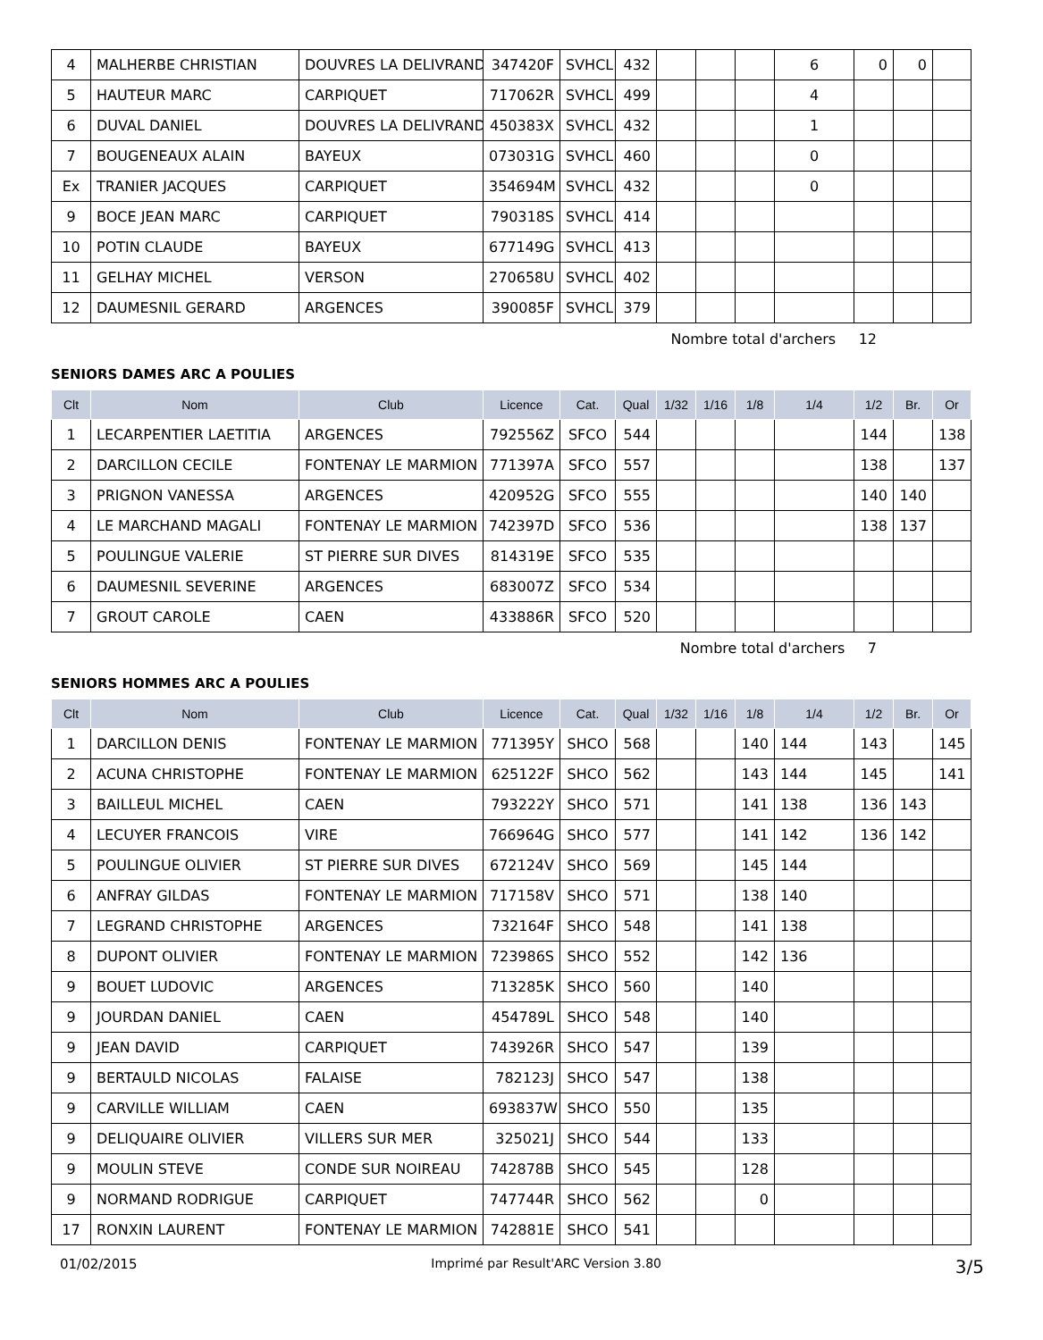| 4 | MALHERBE CHRISTIAN | DOUVRES LA DELIVRAND | 347420F | SVHCL | 432 | | | | 6 | 0 | 0 | |
| 5 | HAUTEUR MARC | CARPIQUET | 717062R | SVHCL | 499 | | | | 4 | | | |
| 6 | DUVAL DANIEL | DOUVRES LA DELIVRAND | 450383X | SVHCL | 432 | | | | 1 | | | |
| 7 | BOUGENEAUX ALAIN | BAYEUX | 073031G | SVHCL | 460 | | | | 0 | | | |
| Ex | TRANIER JACQUES | CARPIQUET | 354694M | SVHCL | 432 | | | | 0 | | | |
| 9 | BOCE JEAN MARC | CARPIQUET | 790318S | SVHCL | 414 | | | | | | | |
| 10 | POTIN CLAUDE | BAYEUX | 677149G | SVHCL | 413 | | | | | | | |
| 11 | GELHAY MICHEL | VERSON | 270658U | SVHCL | 402 | | | | | | | |
| 12 | DAUMESNIL GERARD | ARGENCES | 390085F | SVHCL | 379 | | | | | | | |
Nombre total d'archers 12
SENIORS DAMES ARC A POULIES
| Clt | Nom | Club | Licence | Cat. | Qual | 1/32 | 1/16 | 1/8 | 1/4 | 1/2 | Br. | Or |
| --- | --- | --- | --- | --- | --- | --- | --- | --- | --- | --- | --- | --- |
| 1 | LECARPENTIER LAETITIA | ARGENCES | 792556Z | SFCO | 544 | | | | | 144 | | 138 |
| 2 | DARCILLON CECILE | FONTENAY LE MARMION | 771397A | SFCO | 557 | | | | | 138 | | 137 |
| 3 | PRIGNON VANESSA | ARGENCES | 420952G | SFCO | 555 | | | | | 140 | 140 | |
| 4 | LE MARCHAND MAGALI | FONTENAY LE MARMION | 742397D | SFCO | 536 | | | | | 138 | 137 | |
| 5 | POULINGUE VALERIE | ST PIERRE SUR DIVES | 814319E | SFCO | 535 | | | | | | | |
| 6 | DAUMESNIL SEVERINE | ARGENCES | 683007Z | SFCO | 534 | | | | | | | |
| 7 | GROUT CAROLE | CAEN | 433886R | SFCO | 520 | | | | | | | |
Nombre total d'archers 7
SENIORS HOMMES ARC A POULIES
| Clt | Nom | Club | Licence | Cat. | Qual | 1/32 | 1/16 | 1/8 | 1/4 | 1/2 | Br. | Or |
| --- | --- | --- | --- | --- | --- | --- | --- | --- | --- | --- | --- | --- |
| 1 | DARCILLON DENIS | FONTENAY LE MARMION | 771395Y | SHCO | 568 | | | 140 | 144 | 143 | | 145 |
| 2 | ACUNA CHRISTOPHE | FONTENAY LE MARMION | 625122F | SHCO | 562 | | | 143 | 144 | 145 | | 141 |
| 3 | BAILLEUL MICHEL | CAEN | 793222Y | SHCO | 571 | | | 141 | 138 | 136 | 143 | |
| 4 | LECUYER FRANCOIS | VIRE | 766964G | SHCO | 577 | | | 141 | 142 | 136 | 142 | |
| 5 | POULINGUE OLIVIER | ST PIERRE SUR DIVES | 672124V | SHCO | 569 | | | 145 | 144 | | | |
| 6 | ANFRAY GILDAS | FONTENAY LE MARMION | 717158V | SHCO | 571 | | | 138 | 140 | | | |
| 7 | LEGRAND CHRISTOPHE | ARGENCES | 732164F | SHCO | 548 | | | 141 | 138 | | | |
| 8 | DUPONT OLIVIER | FONTENAY LE MARMION | 723986S | SHCO | 552 | | | 142 | 136 | | | |
| 9 | BOUET LUDOVIC | ARGENCES | 713285K | SHCO | 560 | | | 140 | | | | |
| 9 | JOURDAN DANIEL | CAEN | 454789L | SHCO | 548 | | | 140 | | | | |
| 9 | JEAN DAVID | CARPIQUET | 743926R | SHCO | 547 | | | 139 | | | | |
| 9 | BERTAULD NICOLAS | FALAISE | 782123J | SHCO | 547 | | | 138 | | | | |
| 9 | CARVILLE WILLIAM | CAEN | 693837W | SHCO | 550 | | | 135 | | | | |
| 9 | DELIQUAIRE OLIVIER | VILLERS SUR MER | 325021J | SHCO | 544 | | | 133 | | | | |
| 9 | MOULIN STEVE | CONDE SUR NOIREAU | 742878B | SHCO | 545 | | | 128 | | | | |
| 9 | NORMAND RODRIGUE | CARPIQUET | 747744R | SHCO | 562 | | | 0 | | | | |
| 17 | RONXIN LAURENT | FONTENAY LE MARMION | 742881E | SHCO | 541 | | | | | | | |
01/02/2015 Imprimé par Result'ARC Version 3.80 3/5